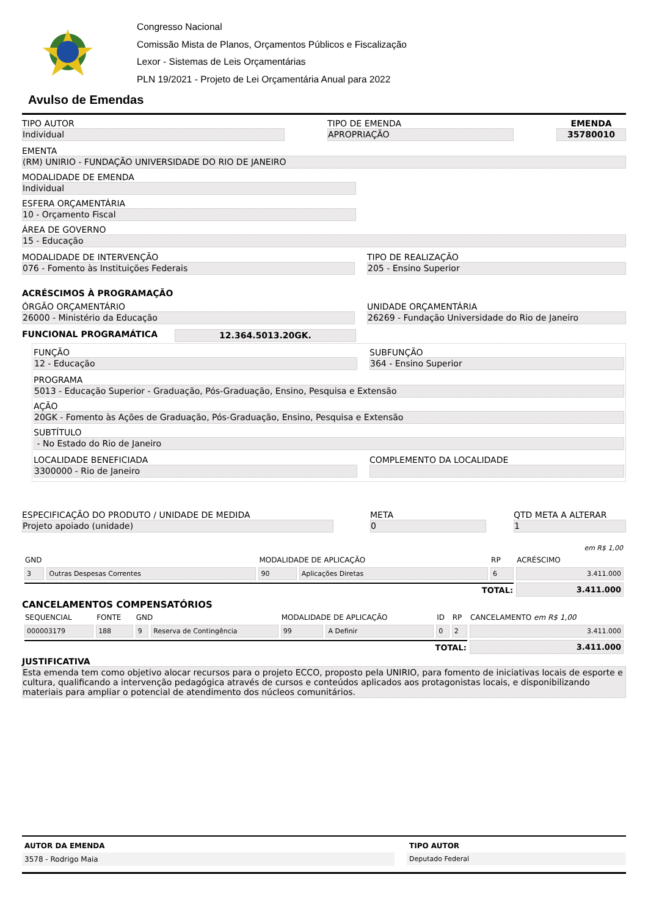Congresso Nacional
Comissão Mista de Planos, Orçamentos Públicos e Fiscalização
Lexor - Sistemas de Leis Orçamentárias
PLN 19/2021 - Projeto de Lei Orçamentária Anual para 2022
Avulso de Emendas
TIPO AUTOR
Individual
TIPO DE EMENDA
APROPRIAÇÃO
EMENDA
35780010
EMENTA
(RM) UNIRIO - FUNDAÇÃO UNIVERSIDADE DO RIO DE JANEIRO
MODALIDADE DE EMENDA
Individual
ESFERA ORÇAMENTÁRIA
10 - Orçamento Fiscal
ÁREA DE GOVERNO
15 - Educação
MODALIDADE DE INTERVENÇÃO
076 - Fomento às Instituições Federais
TIPO DE REALIZAÇÃO
205 - Ensino Superior
ACRÉSCIMOS À PROGRAMAÇÃO
ÓRGÃO ORÇAMENTÁRIO
26000 - Ministério da Educação
UNIDADE ORÇAMENTÁRIA
26269 - Fundação Universidade do Rio de Janeiro
FUNCIONAL PROGRAMÁTICA 12.364.5013.20GK.
FUNÇÃO
12 - Educação
SUBFUNÇÃO
364 - Ensino Superior
PROGRAMA
5013 - Educação Superior - Graduação, Pós-Graduação, Ensino, Pesquisa e Extensão
AÇÃO
20GK - Fomento às Ações de Graduação, Pós-Graduação, Ensino, Pesquisa e Extensão
SUBTÍTULO
- No Estado do Rio de Janeiro
LOCALIDADE BENEFICIADA
3300000 - Rio de Janeiro
COMPLEMENTO DA LOCALIDADE
ESPECIFICAÇÃO DO PRODUTO / UNIDADE DE MEDIDA
Projeto apoiado (unidade)
META
0
QTD META A ALTERAR
1
| | | | | | em R$ 1,00 |
| --- | --- | --- | --- | --- | --- |
| GND | | MODALIDADE DE APLICAÇÃO | | RP | ACRÉSCIMO |
| 3 | Outras Despesas Correntes | 90 | Aplicações Diretas | 6 | 3.411.000 |
| TOTAL: | | | | | 3.411.000 |
CANCELAMENTOS COMPENSATÓRIOS
| SEQUENCIAL | FONTE | GND | | MODALIDADE DE APLICAÇÃO | | ID | RP | CANCELAMENTO em R$ 1,00 |
| --- | --- | --- | --- | --- | --- | --- | --- | --- |
| 000003179 | 188 | 9 | Reserva de Contingência | 99 | A Definir | 0 | 2 | 3.411.000 |
| TOTAL: | | | | | | | | 3.411.000 |
JUSTIFICATIVA
Esta emenda tem como objetivo alocar recursos para o projeto ECCO, proposto pela UNIRIO, para fomento de iniciativas locais de esporte e cultura, qualificando a intervenção pedagógica através de cursos e conteúdos aplicados aos protagonistas locais, e disponibilizando materiais para ampliar o potencial de atendimento dos núcleos comunitários.
AUTOR DA EMENDA
3578 - Rodrigo Maia
TIPO AUTOR
Deputado Federal